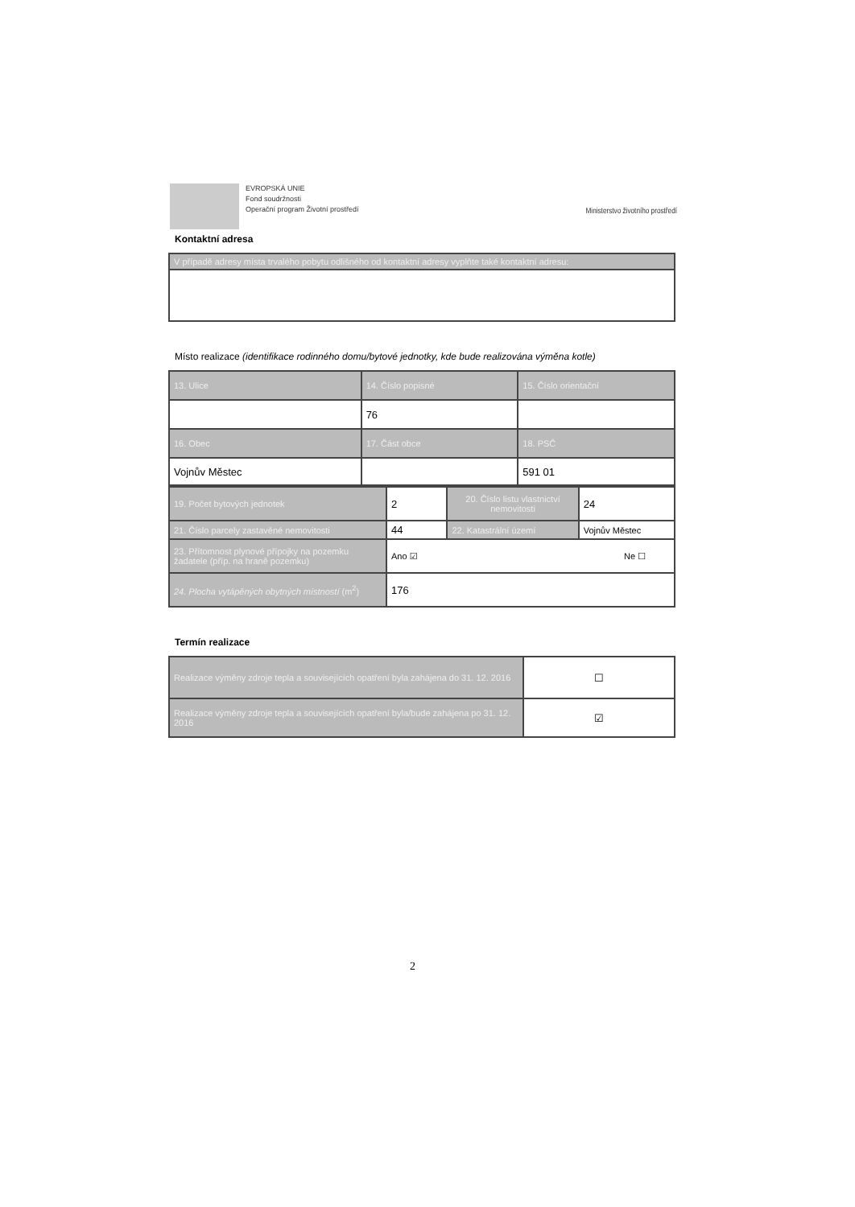EVROPSKÁ UNIE
Fond soudržnosti
Operační program Životní prostředí
Ministerstvo životního prostředí
Kontaktní adresa
| V případě adresy místa trvalého pobytu odlišného od kontaktní adresy vyplňte také kontaktní adresu: |
Místo realizace (identifikace rodinného domu/bytové jednotky, kde bude realizována výměna kotle)
| 13. Ulice | 14. Číslo popisné | 15. Číslo orientační |
| | 76 | |
| 16. Obec | 17. Část obce | 18. PSČ |
| Vojnův Městec | | 591 01 |
| 19. Počet bytových jednotek | 2 | 20. Číslo listu vlastnictví nemovitosti | 24 |
| 21. Číslo parcely zastavěné nemovitosti | 44 | 22. Katastrální území | Vojnův Městec |
| 23. Přítomnost plynové přípojky na pozemku žadatele (příp. na hraně pozemku) | Ano ☑ Ne ☐ | | |
| 24. Plocha vytápěných obytných místností (m<sup>2</sup>) | 176 | | |
Termín realizace
| Realizace výměny zdroje tepla a souvisejících opatření byla zahájena do 31. 12. 2016 | ☐ |
| Realizace výměny zdroje tepla a souvisejících opatření byla/bude zahájena po 31. 12. 2016 | ☑ |
2